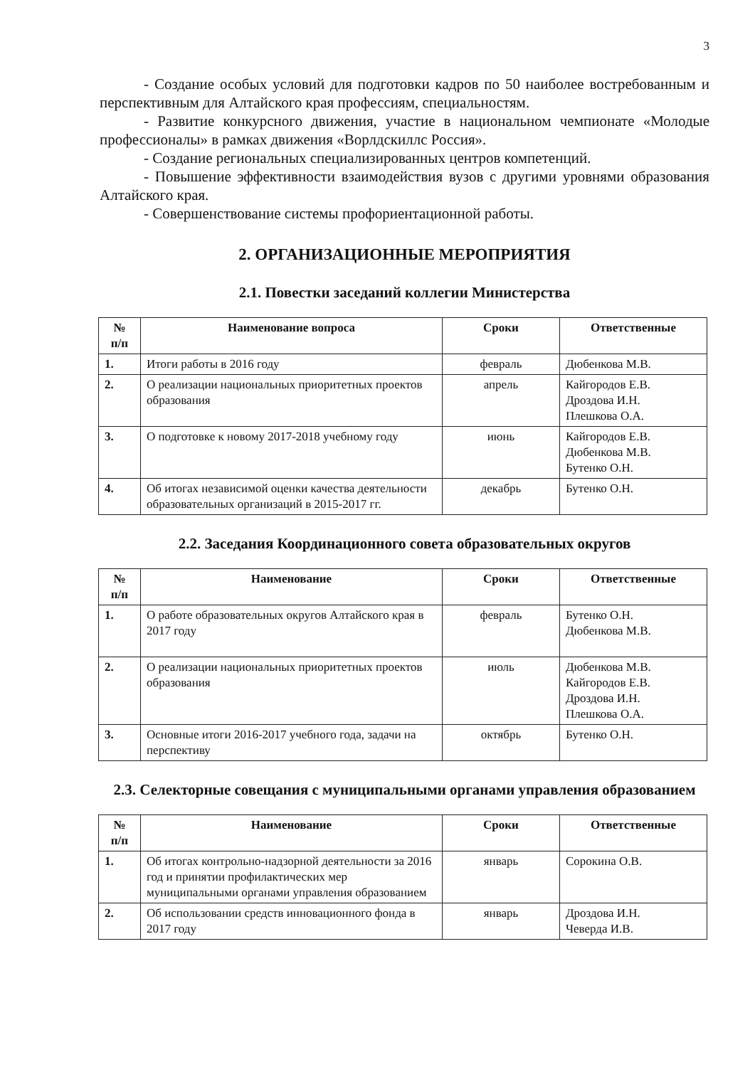3
- Создание особых условий для подготовки кадров по 50 наиболее востребованным и перспективным для Алтайского края профессиям, специальностям.
- Развитие конкурсного движения, участие в национальном чемпионате «Молодые профессионалы» в рамках движения «Ворлдскиллс Россия».
- Создание региональных специализированных центров компетенций.
- Повышение эффективности взаимодействия вузов с другими уровнями образования Алтайского края.
- Совершенствование системы профориентационной работы.
2. ОРГАНИЗАЦИОННЫЕ МЕРОПРИЯТИЯ
2.1. Повестки заседаний коллегии Министерства
| № п/п | Наименование вопроса | Сроки | Ответственные |
| --- | --- | --- | --- |
| 1. | Итоги работы в 2016 году | февраль | Дюбенкова М.В. |
| 2. | О реализации национальных приоритетных проектов образования | апрель | Кайгородов Е.В. Дроздова И.Н. Плешкова О.А. |
| 3. | О подготовке к новому 2017-2018 учебному году | июнь | Кайгородов Е.В. Дюбенкова М.В. Бутенко О.Н. |
| 4. | Об итогах независимой оценки качества деятельности образовательных организаций в 2015-2017 гг. | декабрь | Бутенко О.Н. |
2.2. Заседания Координационного совета образовательных округов
| № п/п | Наименование | Сроки | Ответственные |
| --- | --- | --- | --- |
| 1. | О работе образовательных округов Алтайского края в 2017 году | февраль | Бутенко О.Н. Дюбенкова М.В. |
| 2. | О реализации национальных приоритетных проектов образования | июль | Дюбенкова М.В. Кайгородов Е.В. Дроздова И.Н. Плешкова О.А. |
| 3. | Основные итоги 2016-2017 учебного года, задачи на перспективу | октябрь | Бутенко О.Н. |
2.3. Селекторные совещания с муниципальными органами управления образованием
| № п/п | Наименование | Сроки | Ответственные |
| --- | --- | --- | --- |
| 1. | Об итогах контрольно-надзорной деятельности за 2016 год и принятии профилактических мер муниципальными органами управления образованием | январь | Сорокина О.В. |
| 2. | Об использовании средств инновационного фонда в 2017 году | январь | Дроздова И.Н. Чеверда И.В. |